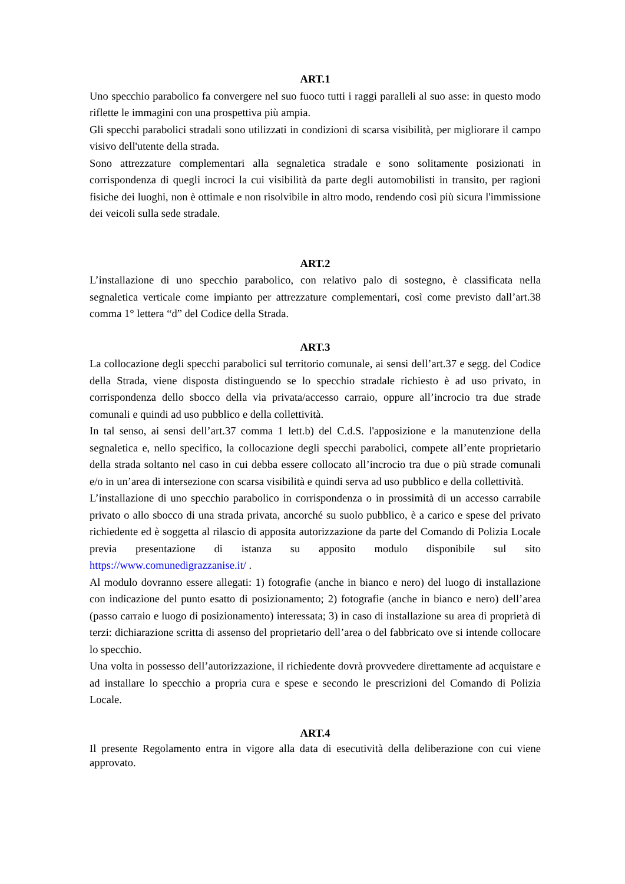ART.1
Uno specchio parabolico fa convergere nel suo fuoco tutti i raggi paralleli al suo asse: in questo modo riflette le immagini con una prospettiva più ampia.
Gli specchi parabolici stradali sono utilizzati in condizioni di scarsa visibilità, per migliorare il campo visivo dell'utente della strada.
Sono attrezzature complementari alla segnaletica stradale e sono solitamente posizionati in corrispondenza di quegli incroci la cui visibilità da parte degli automobilisti in transito, per ragioni fisiche dei luoghi, non è ottimale e non risolvibile in altro modo, rendendo così più sicura l'immissione dei veicoli sulla sede stradale.
ART.2
L’installazione di uno specchio parabolico, con relativo palo di sostegno, è classificata nella segnaletica verticale come impianto per attrezzature complementari, così come previsto dall’art.38 comma 1° lettera “d” del Codice della Strada.
ART.3
La collocazione degli specchi parabolici sul territorio comunale, ai sensi dell’art.37 e segg. del Codice della Strada, viene disposta distinguendo se lo specchio stradale richiesto è ad uso privato, in corrispondenza dello sbocco della via privata/accesso carraio, oppure all’incrocio tra due strade comunali e quindi ad uso pubblico e della collettività.
In tal senso, ai sensi dell’art.37 comma 1 lett.b) del C.d.S. l'apposizione e la manutenzione della segnaletica e, nello specifico, la collocazione degli specchi parabolici, compete all’ente proprietario della strada soltanto nel caso in cui debba essere collocato all’incrocio tra due o più strade comunali e/o in un’area di intersezione con scarsa visibilità e quindi serva ad uso pubblico e della collettività.
L’installazione di uno specchio parabolico in corrispondenza o in prossimità di un accesso carrabile privato o allo sbocco di una strada privata, ancorché su suolo pubblico, è a carico e spese del privato richiedente ed è soggetta al rilascio di apposita autorizzazione da parte del Comando di Polizia Locale previa presentazione di istanza su apposito modulo disponibile sul sito https://www.comunedigrazzanise.it/ .
Al modulo dovranno essere allegati: 1) fotografie (anche in bianco e nero) del luogo di installazione con indicazione del punto esatto di posizionamento; 2) fotografie (anche in bianco e nero) dell’area (passo carraio e luogo di posizionamento) interessata; 3) in caso di installazione su area di proprietà di terzi: dichiarazione scritta di assenso del proprietario dell’area o del fabbricato ove si intende collocare lo specchio.
Una volta in possesso dell’autorizzazione, il richiedente dovrà provvedere direttamente ad acquistare e ad installare lo specchio a propria cura e spese e secondo le prescrizioni del Comando di Polizia Locale.
ART.4
Il presente Regolamento entra in vigore alla data di esecutività della deliberazione con cui viene approvato.